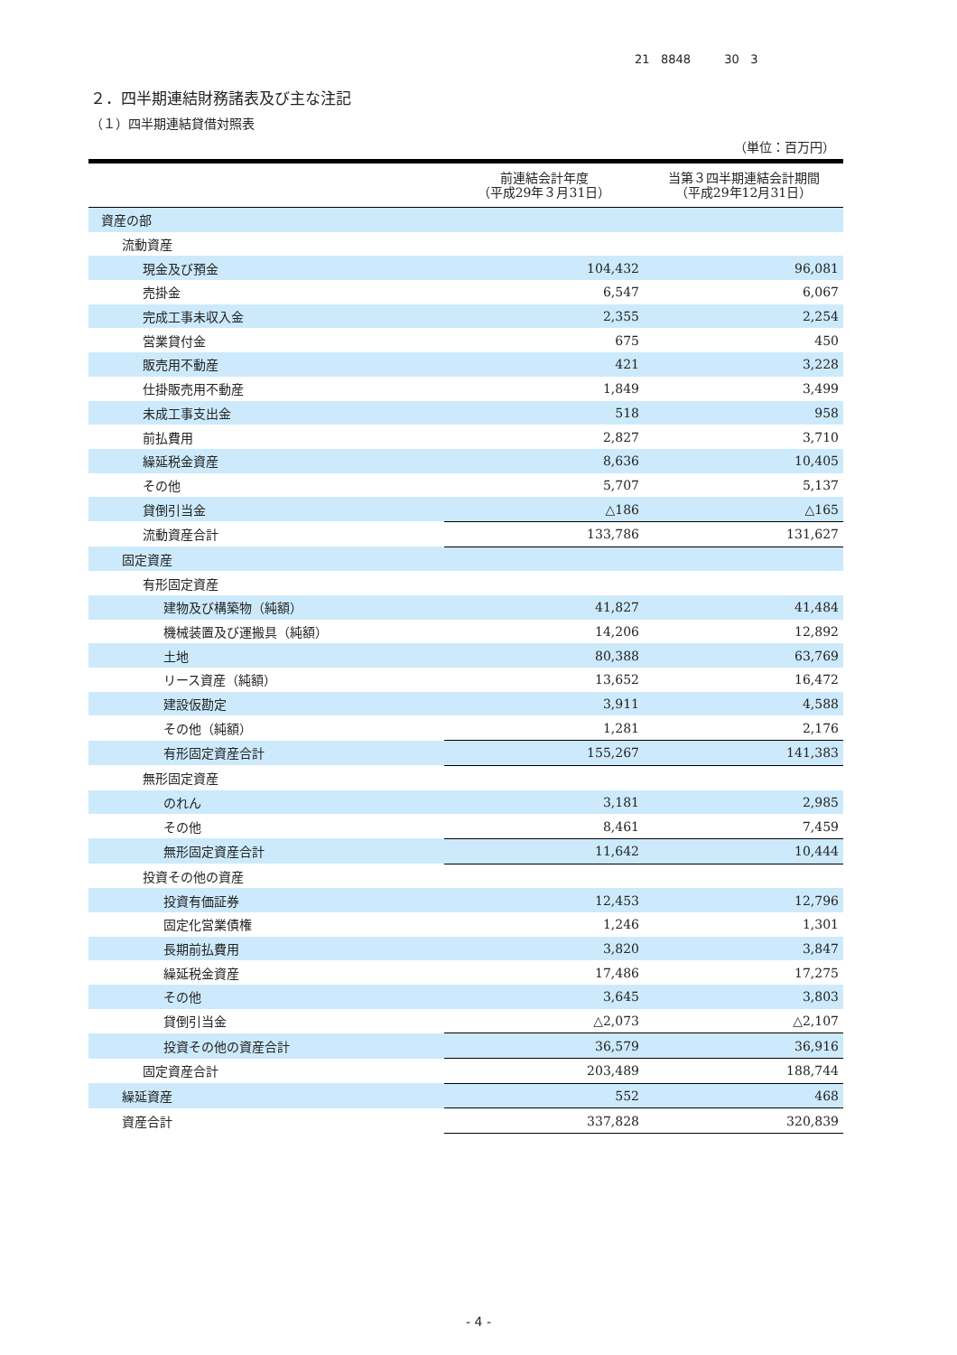21 8848 30 3
２．四半期連結財務諸表及び主な注記
（１）四半期連結貸借対照表
（単位：百万円）
| | 前連結会計年度 （平成29年３月31日） | 当第３四半期連結会計期間 （平成29年12月31日） |
| --- | --- | --- |
| 資産の部 | | |
| 流動資産 | | |
| 現金及び預金 | 104,432 | 96,081 |
| 売掛金 | 6,547 | 6,067 |
| 完成工事未収入金 | 2,355 | 2,254 |
| 営業貸付金 | 675 | 450 |
| 販売用不動産 | 421 | 3,228 |
| 仕掛販売用不動産 | 1,849 | 3,499 |
| 未成工事支出金 | 518 | 958 |
| 前払費用 | 2,827 | 3,710 |
| 繰延税金資産 | 8,636 | 10,405 |
| その他 | 5,707 | 5,137 |
| 貸倒引当金 | △186 | △165 |
| 流動資産合計 | 133,786 | 131,627 |
| 固定資産 | | |
| 有形固定資産 | | |
| 建物及び構築物（純額） | 41,827 | 41,484 |
| 機械装置及び運搬具（純額） | 14,206 | 12,892 |
| 土地 | 80,388 | 63,769 |
| リース資産（純額） | 13,652 | 16,472 |
| 建設仮勘定 | 3,911 | 4,588 |
| その他（純額） | 1,281 | 2,176 |
| 有形固定資産合計 | 155,267 | 141,383 |
| 無形固定資産 | | |
| のれん | 3,181 | 2,985 |
| その他 | 8,461 | 7,459 |
| 無形固定資産合計 | 11,642 | 10,444 |
| 投資その他の資産 | | |
| 投資有価証券 | 12,453 | 12,796 |
| 固定化営業債権 | 1,246 | 1,301 |
| 長期前払費用 | 3,820 | 3,847 |
| 繰延税金資産 | 17,486 | 17,275 |
| その他 | 3,645 | 3,803 |
| 貸倒引当金 | △2,073 | △2,107 |
| 投資その他の資産合計 | 36,579 | 36,916 |
| 固定資産合計 | 203,489 | 188,744 |
| 繰延資産 | 552 | 468 |
| 資産合計 | 337,828 | 320,839 |
- 4 -